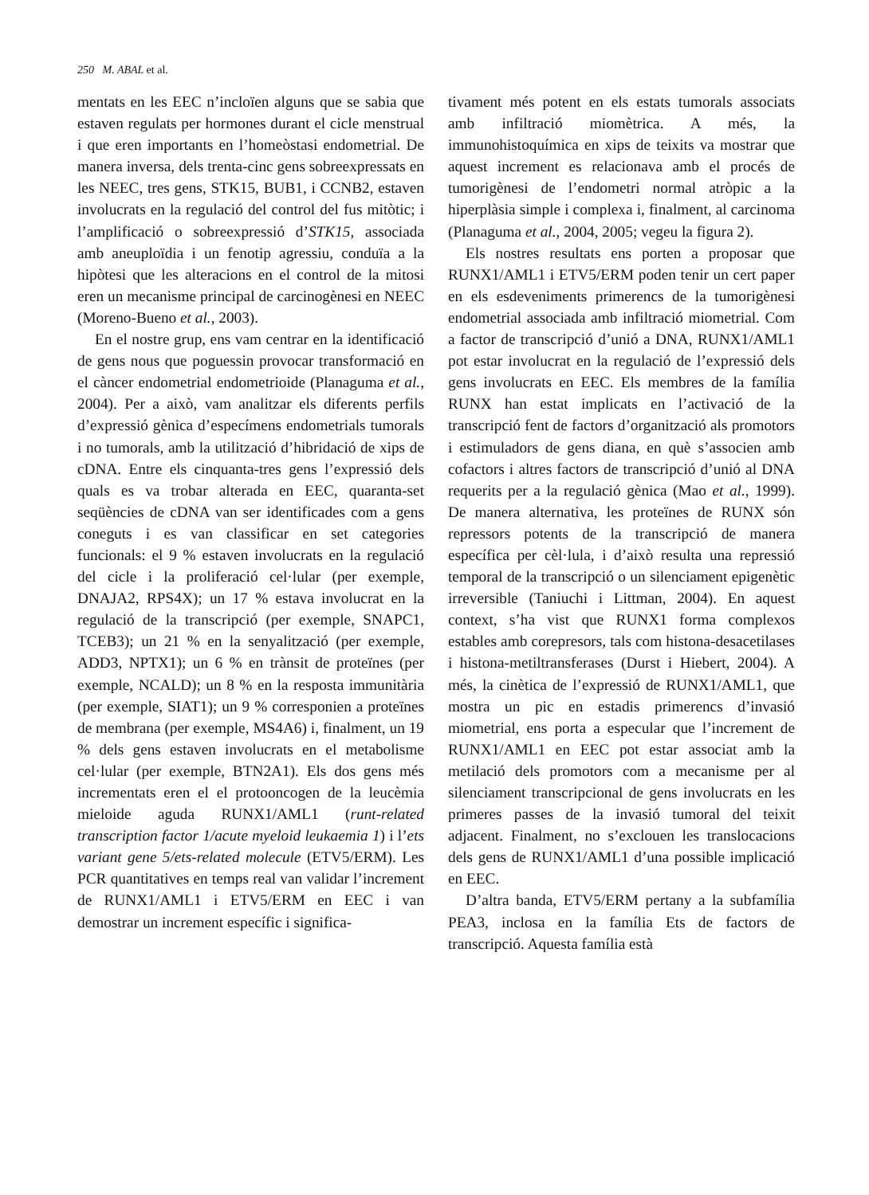250 M. ABAL et al.
mentats en les EEC n’incloïen alguns que se sabia que estaven regulats per hormones durant el cicle menstrual i que eren importants en l’homeòstasi endometrial. De manera inversa, dels trenta-cinc gens sobreexpressats en les NEEC, tres gens, STK15, BUB1, i CCNB2, estaven involucrats en la regulació del control del fus mitòtic; i l’amplificació o sobreexpressió d’STK15, associada amb aneuploïdia i un fenotip agressiu, conduïa a la hipòtesi que les alteracions en el control de la mitosi eren un mecanisme principal de carcinogènesi en NEEC (Moreno-Bueno et al., 2003).
En el nostre grup, ens vam centrar en la identificació de gens nous que poguessin provocar transformació en el càncer endometrial endometrioide (Planaguma et al., 2004). Per a això, vam analitzar els diferents perfils d’expressió gènica d’especímens endometrials tumorals i no tumorals, amb la utilització d’hibridació de xips de cDNA. Entre els cinquanta-tres gens l’expressió dels quals es va trobar alterada en EEC, quaranta-set seqüències de cDNA van ser identificades com a gens coneguts i es van classificar en set categories funcionals: el 9 % estaven involucrats en la regulació del cicle i la proliferació cel·lular (per exemple, DNAJA2, RPS4X); un 17 % estava involucrat en la regulació de la transcripció (per exemple, SNAPC1, TCEB3); un 21 % en la senyalització (per exemple, ADD3, NPTX1); un 6 % en trànsit de proteïnes (per exemple, NCALD); un 8 % en la resposta immunitària (per exemple, SIAT1); un 9 % corresponien a proteïnes de membrana (per exemple, MS4A6) i, finalment, un 19 % dels gens estaven involucrats en el metabolisme cel·lular (per exemple, BTN2A1). Els dos gens més incrementats eren el el protooncogen de la leucèmia mieloide aguda RUNX1/AML1 (runt-related transcription factor 1/acute myeloid leukaemia 1) i l’ets variant gene 5/ets-related molecule (ETV5/ERM). Les PCR quantitatives en temps real van validar l’increment de RUNX1/AML1 i ETV5/ERM en EEC i van demostrar un increment específic i significa-
tivament més potent en els estats tumorals associats amb infiltració miomètrica. A més, la immunohistoquímica en xips de teixits va mostrar que aquest increment es relacionava amb el procés de tumorigènesi de l’endometri normal atròpic a la hiperplàsia simple i complexa i, finalment, al carcinoma (Planaguma et al., 2004, 2005; vegeu la figura 2).
Els nostres resultats ens porten a proposar que RUNX1/AML1 i ETV5/ERM poden tenir un cert paper en els esdeveniments primerencs de la tumorigènesi endometrial associada amb infiltració miometrial. Com a factor de transcripció d’unió a DNA, RUNX1/AML1 pot estar involucrat en la regulació de l’expressió dels gens involucrats en EEC. Els membres de la família RUNX han estat implicats en l’activació de la transcripció fent de factors d’organització als promotors i estimuladors de gens diana, en què s’associen amb cofactors i altres factors de transcripció d’unió al DNA requerits per a la regulació gènica (Mao et al., 1999). De manera alternativa, les proteïnes de RUNX són repressors potents de la transcripció de manera específica per cèl·lula, i d’això resulta una repressió temporal de la transcripció o un silenciament epigenètic irreversible (Taniuchi i Littman, 2004). En aquest context, s’ha vist que RUNX1 forma complexos estables amb corepresors, tals com histona-desacetilases i histona-metiltransferases (Durst i Hiebert, 2004). A més, la cinètica de l’expressió de RUNX1/AML1, que mostra un pic en estadis primerencs d’invasió miometrial, ens porta a especular que l’increment de RUNX1/AML1 en EEC pot estar associat amb la metilació dels promotors com a mecanisme per al silenciament transcripcional de gens involucrats en les primeres passes de la invasió tumoral del teixit adjacent. Finalment, no s’exclouen les translocacions dels gens de RUNX1/AML1 d’una possible implicació en EEC.
D’altra banda, ETV5/ERM pertany a la subfamília PEA3, inclosa en la família Ets de factors de transcripció. Aquesta família està